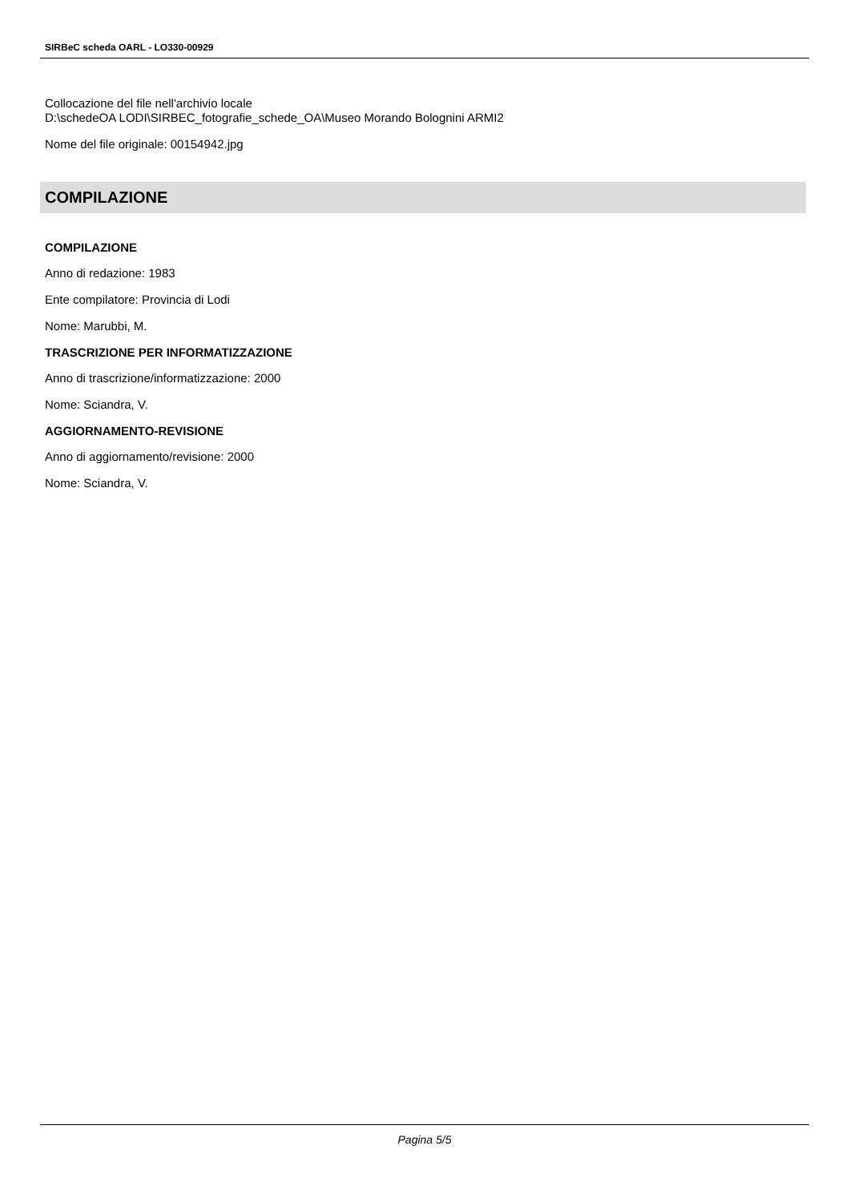SIRBeC scheda OARL - LO330-00929
Collocazione del file nell'archivio locale
D:\schedeOA LODI\SIRBEC_fotografie_schede_OA\Museo Morando Bolognini ARMI2
Nome del file originale: 00154942.jpg
COMPILAZIONE
COMPILAZIONE
Anno di redazione: 1983
Ente compilatore: Provincia di Lodi
Nome: Marubbi, M.
TRASCRIZIONE PER INFORMATIZZAZIONE
Anno di trascrizione/informatizzazione: 2000
Nome: Sciandra, V.
AGGIORNAMENTO-REVISIONE
Anno di aggiornamento/revisione: 2000
Nome: Sciandra, V.
Pagina 5/5